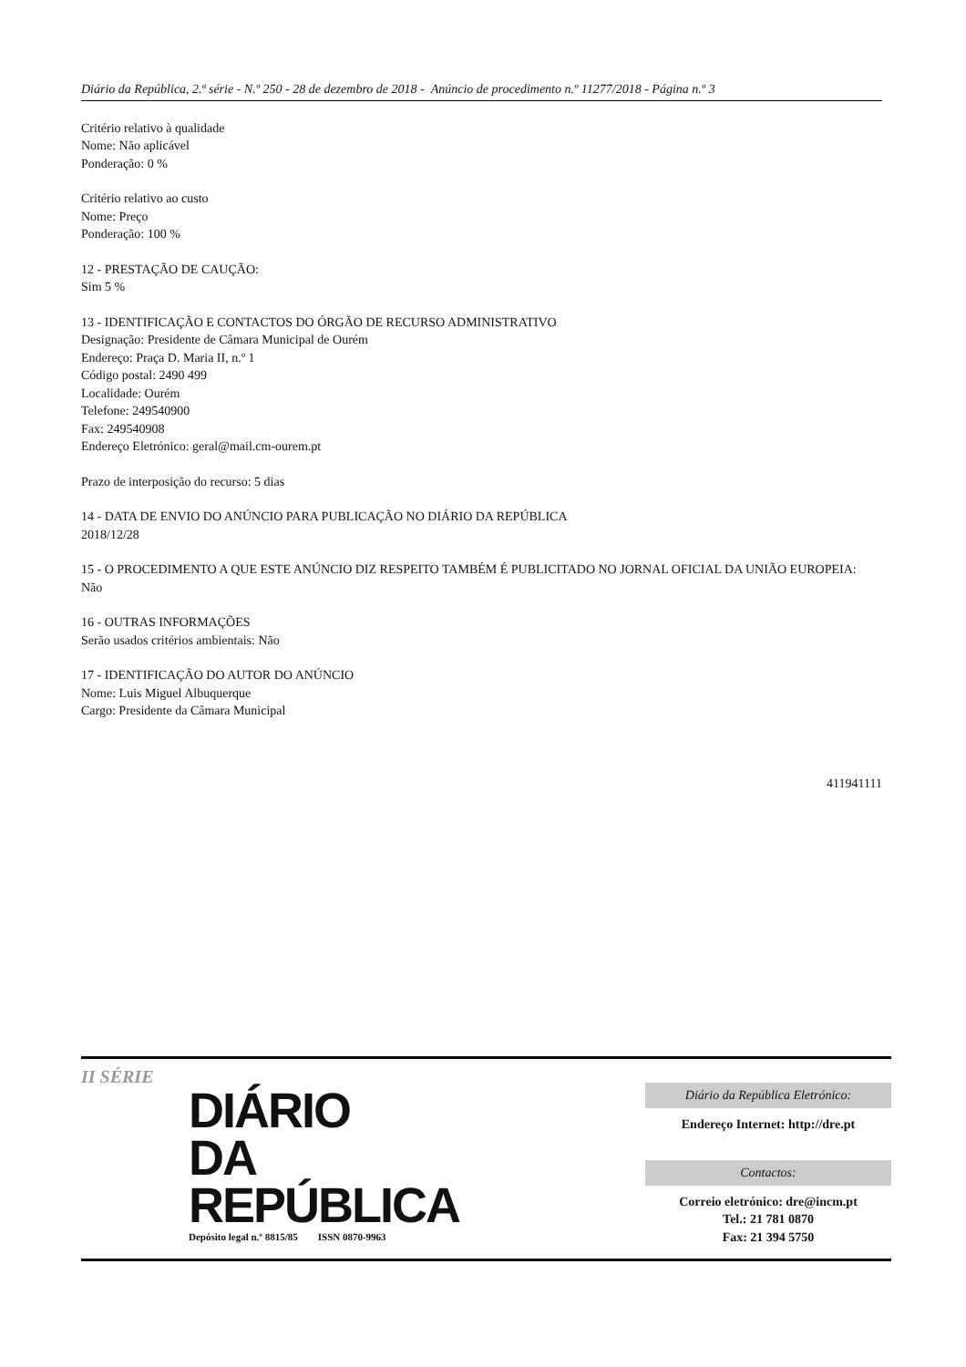Diário da República, 2.ª série - N.º 250 - 28 de dezembro de 2018 - Anúncio de procedimento n.º 11277/2018 - Página n.º 3
Critério relativo à qualidade
Nome: Não aplicável
Ponderação: 0 %
Critério relativo ao custo
Nome: Preço
Ponderação: 100 %
12 - PRESTAÇÃO DE CAUÇÃO:
Sim 5 %
13 - IDENTIFICAÇÃO E CONTACTOS DO ÓRGÃO DE RECURSO ADMINISTRATIVO
Designação: Presidente de Câmara Municipal de Ourém
Endereço: Praça D. Maria II, n.º 1
Código postal: 2490 499
Localidade: Ourém
Telefone: 249540900
Fax: 249540908
Endereço Eletrónico: geral@mail.cm-ourem.pt
Prazo de interposição do recurso: 5 dias
14 - DATA DE ENVIO DO ANÚNCIO PARA PUBLICAÇÃO NO DIÁRIO DA REPÚBLICA
2018/12/28
15 - O PROCEDIMENTO A QUE ESTE ANÚNCIO DIZ RESPEITO TAMBÉM É PUBLICITADO NO JORNAL OFICIAL DA UNIÃO EUROPEIA:
Não
16 - OUTRAS INFORMAÇÕES
Serão usados critérios ambientais: Não
17 - IDENTIFICAÇÃO DO AUTOR DO ANÚNCIO
Nome: Luis Miguel Albuquerque
Cargo: Presidente da Câmara Municipal
411941111
II SÉRIE
DIÁRIO
DA REPÚBLICA
Depósito legal n.º 8815/85 ISSN 0870-9963
Diário da República Eletrónico:
Endereço Internet: http://dre.pt
Contactos:
Correio eletrónico: dre@incm.pt
Tel.: 21 781 0870
Fax: 21 394 5750